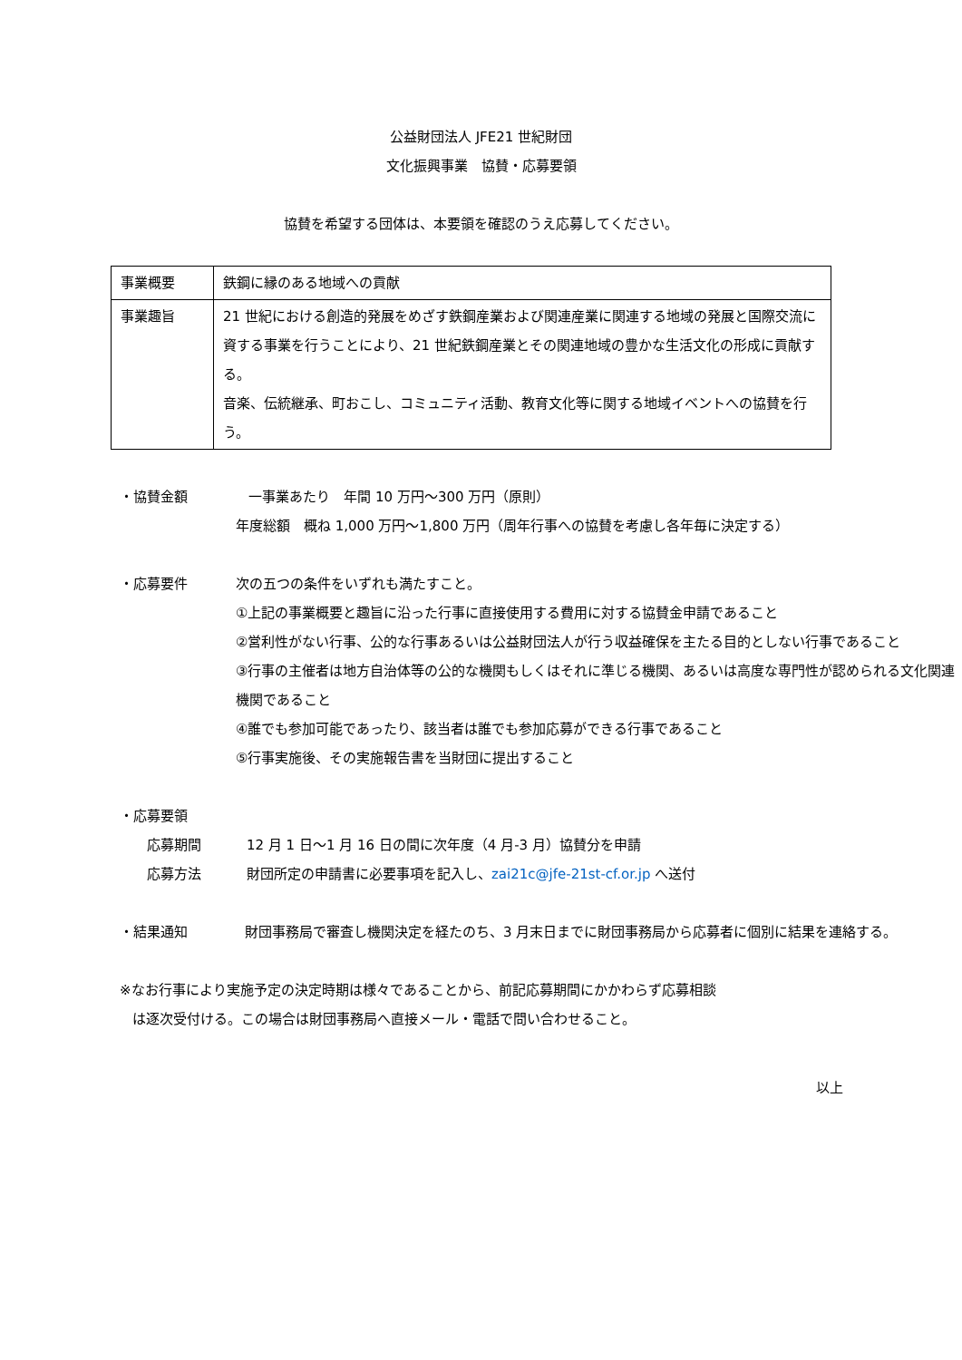公益財団法人 JFE21 世紀財団
文化振興事業　協賛・応募要領
協賛を希望する団体は、本要領を確認のうえ応募してください。
| 事業概要 | 鉄鋼に縁のある地域への貢献 |
| 事業趣旨 | 21 世紀における創造的発展をめざす鉄鋼産業および関連産業に関連する地域の発展と国際交流に資する事業を行うことにより、21 世紀鉄鋼産業とその関連地域の豊かな生活文化の形成に貢献する。 音楽、伝統継承、町おこし、コミュニティ活動、教育文化等に関する地域イベントへの協賛を行う。 |
・協賛金額 一事業あたり　年間 10 万円～300 万円（原則）
年度総額　概ね 1,000 万円～1,800 万円（周年行事への協賛を考慮し各年毎に決定する）
・応募要件 次の五つの条件をいずれも満たすこと。
①上記の事業概要と趣旨に沿った行事に直接使用する費用に対する協賛金申請であること
②営利性がない行事、公的な行事あるいは公益財団法人が行う収益確保を主たる目的としない行事であること
③行事の主催者は地方自治体等の公的な機関もしくはそれに準じる機関、あるいは高度な専門性が認められる文化関連機関であること
④誰でも参加可能であったり、該当者は誰でも参加応募ができる行事であること
⑤行事実施後、その実施報告書を当財団に提出すること
・応募要領
応募期間 12 月 1 日～1 月 16 日の間に次年度（4 月-3 月）協賛分を申請
応募方法 財団所定の申請書に必要事項を記入し、zai21c@jfe-21st-cf.or.jp へ送付
・結果通知 財団事務局で審査し機関決定を経たのち、3 月末日までに財団事務局から応募者に個別に結果を連絡する。
※なお行事により実施予定の決定時期は様々であることから、前記応募期間にかかわらず応募相談
は逐次受付ける。この場合は財団事務局へ直接メール・電話で問い合わせること。
以上